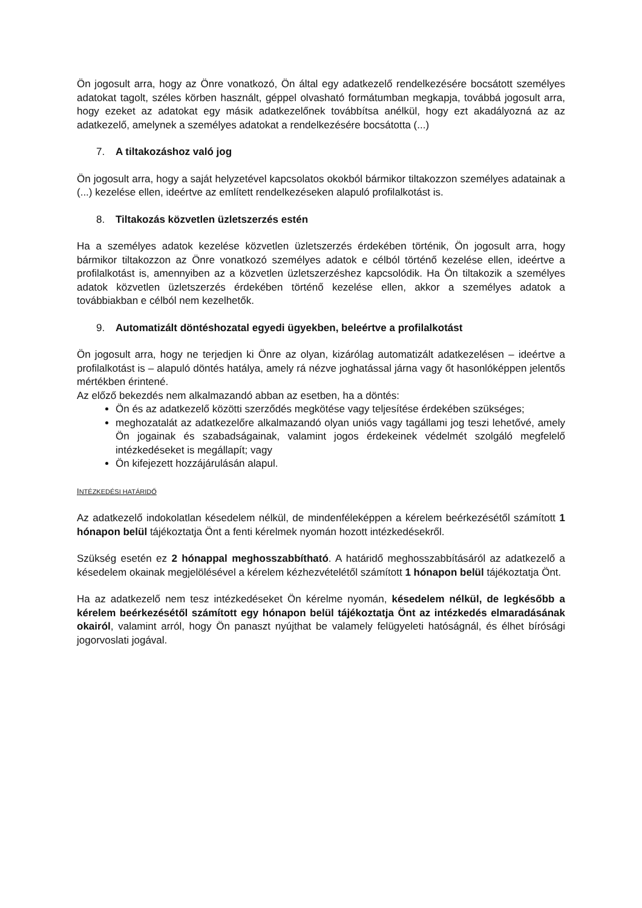Ön jogosult arra, hogy az Önre vonatkozó, Ön által egy adatkezelő rendelkezésére bocsátott személyes adatokat tagolt, széles körben használt, géppel olvasható formátumban megkapja, továbbá jogosult arra, hogy ezeket az adatokat egy másik adatkezelőnek továbbítsa anélkül, hogy ezt akadályozná az az adatkezelő, amelynek a személyes adatokat a rendelkezésére bocsátotta (...)
7. A tiltakozáshoz való jog
Ön jogosult arra, hogy a saját helyzetével kapcsolatos okokból bármikor tiltakozzon személyes adatainak a (...) kezelése ellen, ideértve az említett rendelkezéseken alapuló profilalkotást is.
8. Tiltakozás közvetlen üzletszerzés estén
Ha a személyes adatok kezelése közvetlen üzletszerzés érdekében történik, Ön jogosult arra, hogy bármikor tiltakozzon az Önre vonatkozó személyes adatok e célból történő kezelése ellen, ideértve a profilalkotást is, amennyiben az a közvetlen üzletszerzéshez kapcsolódik. Ha Ön tiltakozik a személyes adatok közvetlen üzletszerzés érdekében történő kezelése ellen, akkor a személyes adatok a továbbiakban e célból nem kezelhetők.
9. Automatizált döntéshozatal egyedi ügyekben, beleértve a profilalkotást
Ön jogosult arra, hogy ne terjedjen ki Önre az olyan, kizárólag automatizált adatkezelésen – ideértve a profilalkotást is – alapuló döntés hatálya, amely rá nézve joghatással járna vagy őt hasonlóképpen jelentős mértékben érintené.
Az előző bekezdés nem alkalmazandó abban az esetben, ha a döntés:
Ön és az adatkezelő közötti szerződés megkötése vagy teljesítése érdekében szükséges;
meghozatalát az adatkezelőre alkalmazandó olyan uniós vagy tagállami jog teszi lehetővé, amely Ön jogainak és szabadságainak, valamint jogos érdekeinek védelmét szolgáló megfelelő intézkedéseket is megállapít; vagy
Ön kifejezett hozzájárulásán alapul.
INTÉZKEDÉSI HATÁRIDŐ
Az adatkezelő indokolatlan késedelem nélkül, de mindenféleképpen a kérelem beérkezésétől számított 1 hónapon belül tájékoztatja Önt a fenti kérelmek nyomán hozott intézkedésekről.
Szükség esetén ez 2 hónappal meghosszabbítható. A határidő meghosszabbításáról az adatkezelő a késedelem okainak megjelölésével a kérelem kézhezvételétől számított 1 hónapon belül tájékoztatja Önt.
Ha az adatkezelő nem tesz intézkedéseket Ön kérelme nyomán, késedelem nélkül, de legkésőbb a kérelem beérkezésétől számított egy hónapon belül tájékoztatja Önt az intézkedés elmaradásának okairól, valamint arról, hogy Ön panaszt nyújthat be valamely felügyeleti hatóságnál, és élhet bírósági jogorvoslati jogával.